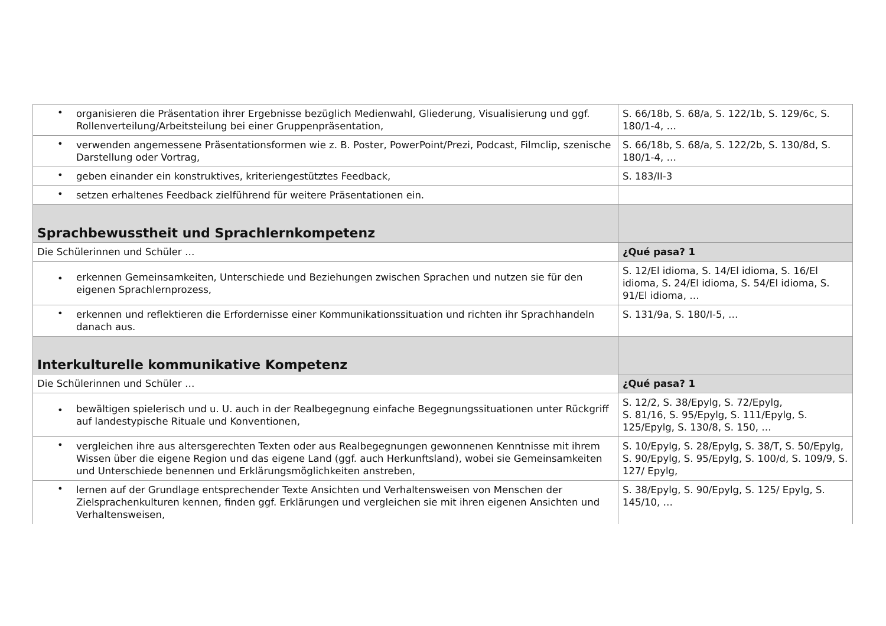| • organisieren die Präsentation ihrer Ergebnisse bezüglich Medienwahl, Gliederung, Visualisierung und ggf. Rollenverteilung/Arbeitsteilung bei einer Gruppenpräsentation, | S. 66/18b, S. 68/a, S. 122/1b, S. 129/6c, S. 180/1-4, … |
| • verwenden angemessene Präsentationsformen wie z. B. Poster, PowerPoint/Prezi, Podcast, Filmclip, szenische Darstellung oder Vortrag, | S. 66/18b, S. 68/a, S. 122/2b, S. 130/8d, S. 180/1-4, … |
| • geben einander ein konstruktives, kriteriengestütztes Feedback, | S. 183/II-3 |
| • setzen erhaltenes Feedback zielführend für weitere Präsentationen ein. | |
| Sprachbewusstheit und Sprachlernkompetenz | |
| Die Schülerinnen und Schüler … | ¿Qué pasa? 1 |
| • erkennen Gemeinsamkeiten, Unterschiede und Beziehungen zwischen Sprachen und nutzen sie für den eigenen Sprachlernprozess, | S. 12/El idioma, S. 14/El idioma, S. 16/El idioma, S. 24/El idioma, S. 54/El idioma, S. 91/El idioma, … |
| • erkennen und reflektieren die Erfordernisse einer Kommunikationssituation und richten ihr Sprachhandeln danach aus. | S. 131/9a, S. 180/I-5, … |
| Interkulturelle kommunikative Kompetenz | |
| Die Schülerinnen und Schüler … | ¿Qué pasa? 1 |
| • bewältigen spielerisch und u. U. auch in der Realbegegnung einfache Begegnungssituationen unter Rückgriff auf landestypische Rituale und Konventionen, | S. 12/2, S. 38/Epylg, S. 72/Epylg, S. 81/16, S. 95/Epylg, S. 111/Epylg, S. 125/Epylg, S. 130/8, S. 150, … |
| • vergleichen ihre aus altersgerechten Texten oder aus Realbegegnungen gewonnenen Kenntnisse mit ihrem Wissen über die eigene Region und das eigene Land (ggf. auch Herkunftsland), wobei sie Gemeinsamkeiten und Unterschiede benennen und Erklärungsmöglichkeiten anstreben, | S. 10/Epylg, S. 28/Epylg, S. 38/T, S. 50/Epylg, S. 90/Epylg, S. 95/Epylg, S. 100/d, S. 109/9, S. 127/ Epylg, |
| • lernen auf der Grundlage entsprechender Texte Ansichten und Verhaltensweisen von Menschen der Zielsprachenkulturen kennen, finden ggf. Erklärungen und vergleichen sie mit ihren eigenen Ansichten und Verhaltensweisen, | S. 38/Epylg, S. 90/Epylg, S. 125/ Epylg, S. 145/10, … |